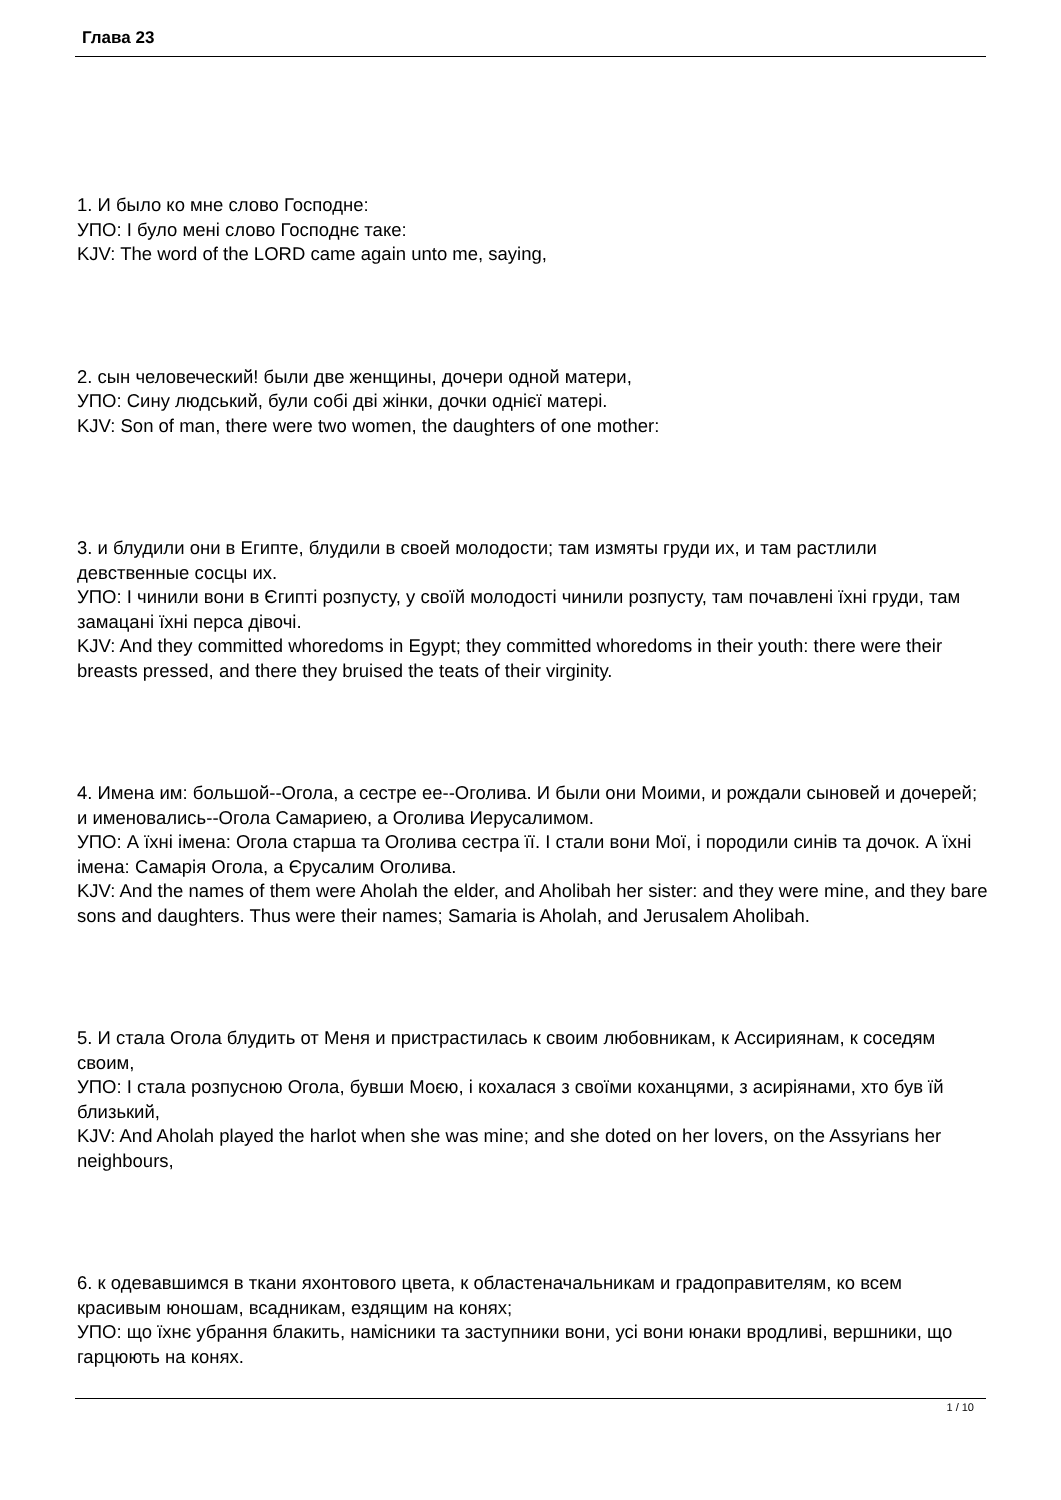Глава 23
1. И было ко мне слово Господне:
УПО: І було мені слово Господнє таке:
KJV: The word of the LORD came again unto me, saying,
2. сын человеческий! были две женщины, дочери одной матери,
УПО: Сину людський, були собі дві жінки, дочки однієї матері.
KJV: Son of man, there were two women, the daughters of one mother:
3. и блудили они в Египте, блудили в своей молодости; там измяты груди их, и там растлили девственные сосцы их.
УПО: І чинили вони в Єгипті розпусту, у своїй молодості чинили розпусту, там почавлені їхні груди, там замацані їхні перса дівочі.
KJV: And they committed whoredoms in Egypt; they committed whoredoms in their youth: there were their breasts pressed, and there they bruised the teats of their virginity.
4. Имена им: большой--Огола, а сестре ее--Оголива. И были они Моими, и рождали сыновей и дочерей; и именовались--Огола Самариею, а Оголива Иерусалимом.
УПО: А їхні імена: Огола старша та Оголива сестра її. І стали вони Мої, і породили синів та дочок. А їхні імена: Самарія Огола, а Єрусалим Оголива.
KJV: And the names of them were Aholah the elder, and Aholibah her sister: and they were mine, and they bare sons and daughters. Thus were their names; Samaria is Aholah, and Jerusalem Aholibah.
5. И стала Огола блудить от Меня и пристрастилась к своим любовникам, к Ассириянам, к соседям своим,
УПО: І стала розпусною Огола, бувши Моєю, і кохалася з своїми коханцями, з асиріянами, хто був їй близький,
KJV: And Aholah played the harlot when she was mine; and she doted on her lovers, on the Assyrians her neighbours,
6. к одевавшимся в ткани яхонтового цвета, к областеначальникам и градоправителям, ко всем красивым юношам, всадникам, ездящим на конях;
УПО: що їхнє убрання блакить, намісники та заступники вони, усі вони юнаки вродливі, вершники, що гарцюють на конях.
1 / 10